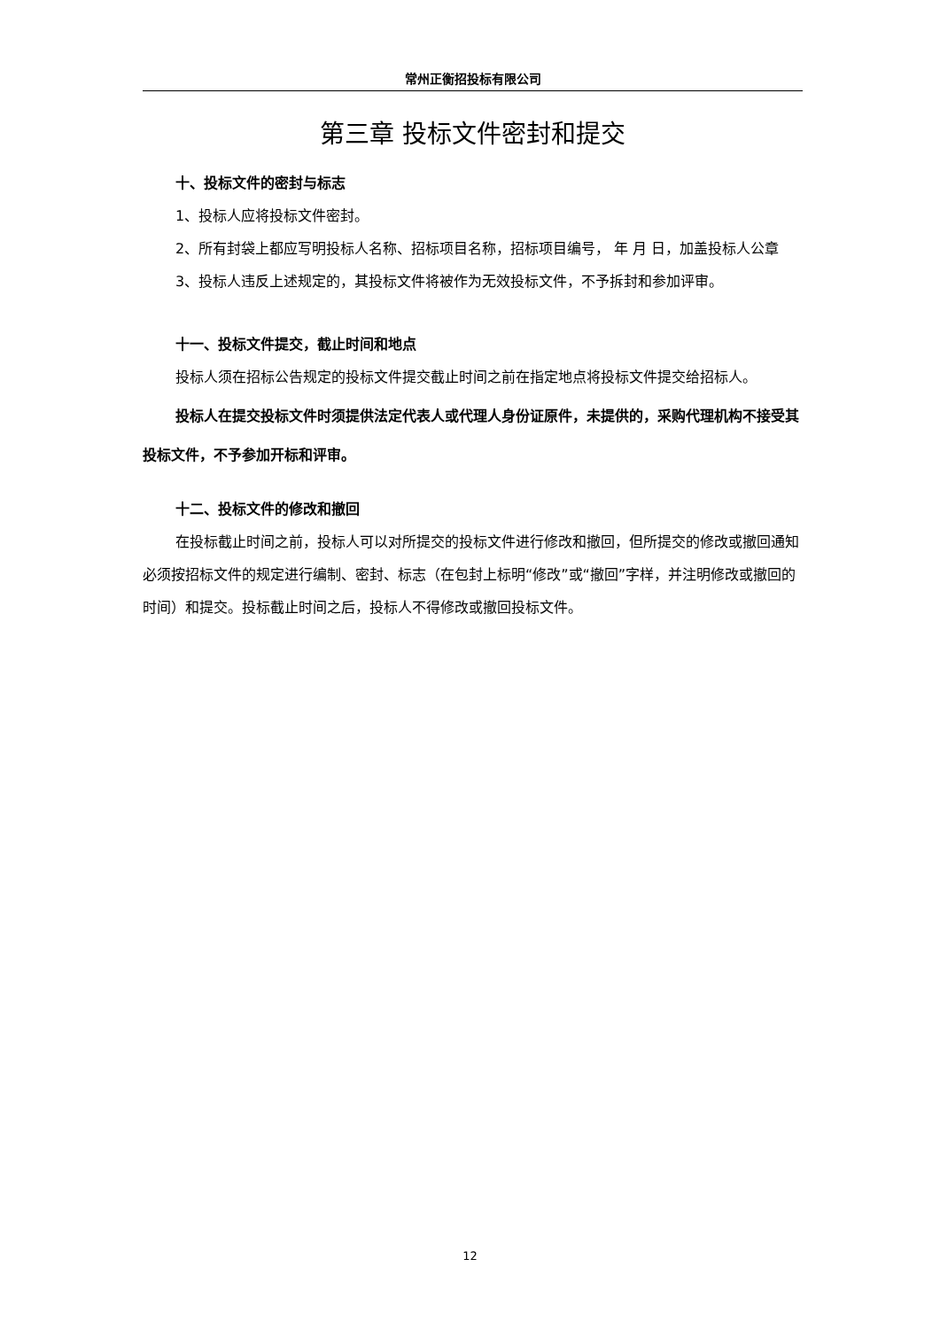常州正衡招投标有限公司
第三章 投标文件密封和提交
十、投标文件的密封与标志
1、投标人应将投标文件密封。
2、所有封袋上都应写明投标人名称、招标项目名称，招标项目编号， 年 月 日，加盖投标人公章
3、投标人违反上述规定的，其投标文件将被作为无效投标文件，不予拆封和参加评审。
十一、投标文件提交，截止时间和地点
投标人须在招标公告规定的投标文件提交截止时间之前在指定地点将投标文件提交给招标人。
投标人在提交投标文件时须提供法定代表人或代理人身份证原件，未提供的，采购代理机构不接受其投标文件，不予参加开标和评审。
十二、投标文件的修改和撤回
在投标截止时间之前，投标人可以对所提交的投标文件进行修改和撤回，但所提交的修改或撤回通知必须按招标文件的规定进行编制、密封、标志（在包封上标明“修改”或“撤回”字样，并注明修改或撤回的时间）和提交。投标截止时间之后，投标人不得修改或撤回投标文件。
12